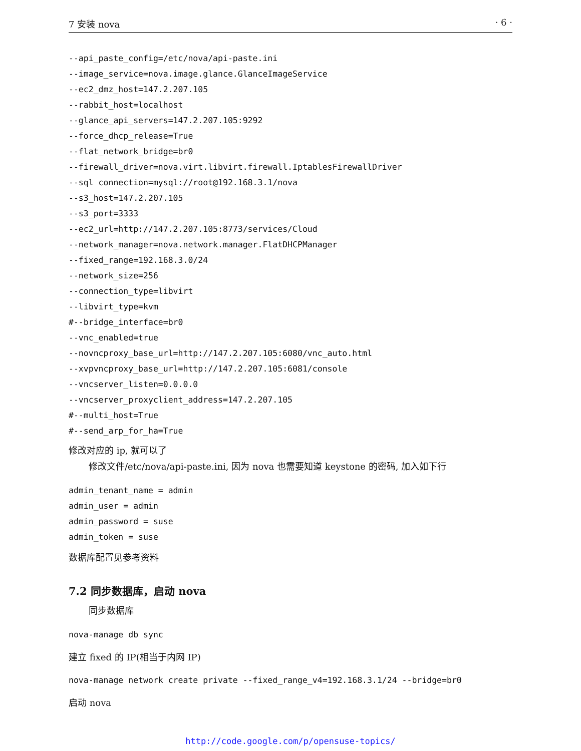7 安装 nova · 6 ·
--api_paste_config=/etc/nova/api-paste.ini
--image_service=nova.image.glance.GlanceImageService
--ec2_dmz_host=147.2.207.105
--rabbit_host=localhost
--glance_api_servers=147.2.207.105:9292
--force_dhcp_release=True
--flat_network_bridge=br0
--firewall_driver=nova.virt.libvirt.firewall.IptablesFirewallDriver
--sql_connection=mysql://root@192.168.3.1/nova
--s3_host=147.2.207.105
--s3_port=3333
--ec2_url=http://147.2.207.105:8773/services/Cloud
--network_manager=nova.network.manager.FlatDHCPManager
--fixed_range=192.168.3.0/24
--network_size=256
--connection_type=libvirt
--libvirt_type=kvm
#--bridge_interface=br0
--vnc_enabled=true
--novncproxy_base_url=http://147.2.207.105:6080/vnc_auto.html
--xvpvncproxy_base_url=http://147.2.207.105:6081/console
--vncserver_listen=0.0.0.0
--vncserver_proxyclient_address=147.2.207.105
#--multi_host=True
#--send_arp_for_ha=True
修改对应的 ip, 就可以了
修改文件/etc/nova/api-paste.ini, 因为 nova 也需要知道 keystone 的密码, 加入如下行
admin_tenant_name = admin
admin_user = admin
admin_password = suse
admin_token = suse
数据库配置见参考资料
7.2 同步数据库，启动 nova
同步数据库
nova-manage db sync
建立 fixed 的 IP(相当于内网 IP)
nova-manage network create private --fixed_range_v4=192.168.3.1/24 --bridge=br0
启动 nova
http://code.google.com/p/opensuse-topics/